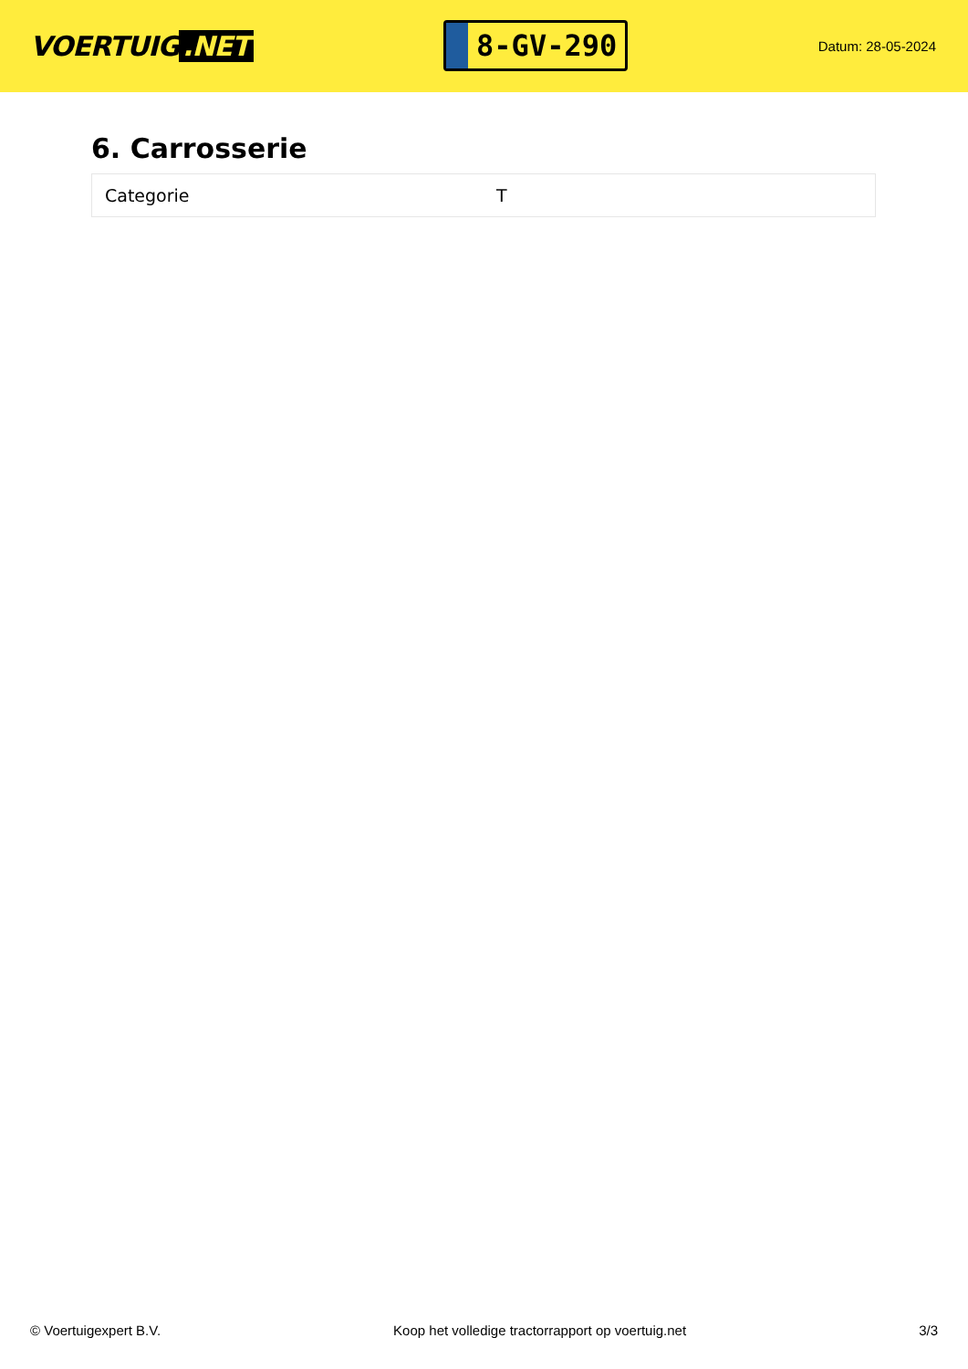VOERTUIG.NET
8-GV-290
Datum: 28-05-2024
6. Carrosserie
| Categorie | T |
© Voertuigexpert B.V. Koop het volledige tractorrapport op voertuig.net 3/3